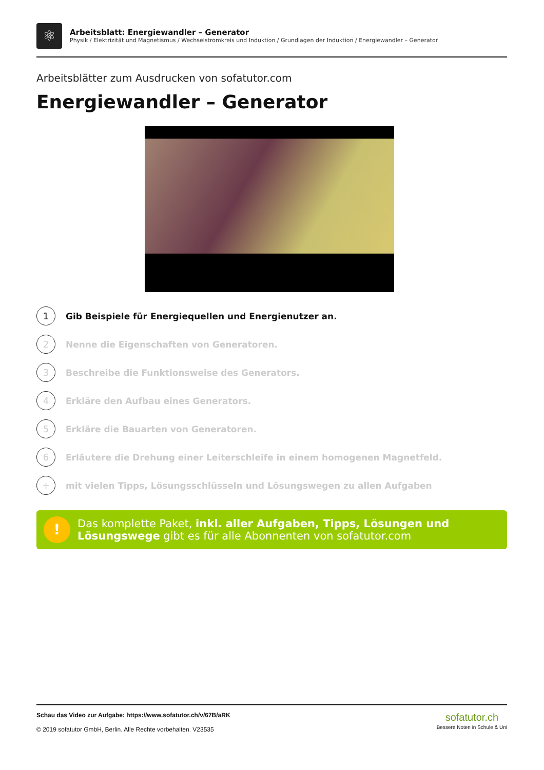⚛
Arbeitsblatt: Energiewandler – Generator
Physik / Elektrizität und Magnetismus / Wechselstromkreis und Induktion / Grundlagen der Induktion / Energiewandler – Generator
Arbeitsblätter zum Ausdrucken von sofatutor.com
Energiewandler – Generator
1 Gib Beispiele für Energiequellen und Energienutzer an.
2 Nenne die Eigenschaften von Generatoren.
3 Beschreibe die Funktionsweise des Generators.
4 Erkläre den Aufbau eines Generators.
5 Erkläre die Bauarten von Generatoren.
6 Erläutere die Drehung einer Leiterschleife in einem homogenen Magnetfeld.
+ mit vielen Tipps, Lösungsschlüsseln und Lösungswegen zu allen Aufgaben
!
Das komplette Paket, inkl. aller Aufgaben, Tipps, Lösungen und Lösungswege gibt es für alle Abonnenten von sofatutor.com
Schau das Video zur Aufgabe: https://www.sofatutor.ch/v/67B/aRK
© 2019 sofatutor GmbH, Berlin. Alle Rechte vorbehalten. V23535
sofatutor.ch
Bessere Noten in Schule & Uni